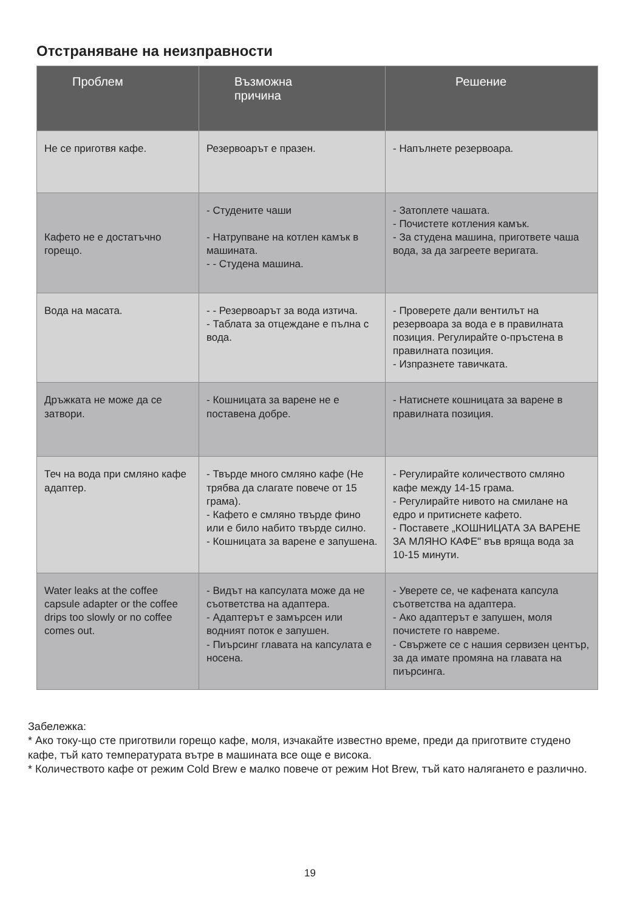Отстраняване на неизправности
| Проблем | Възможна причина | Решение |
| --- | --- | --- |
| Не се приготвя кафе. | Резервоарът е празен. | - Напълнете резервоара. |
| Кафето не е достатъчно горещо. | - Студените чаши - Натрупване на котлен камък в машината. - - Студена машина. | - Затоплете чашата. - Почистете котления камък. - За студена машина, пригответе чаша вода, за да загреете веригата. |
| Вода на масата. | - - Резервоарът за вода изтича. - Таблата за отцеждане е пълна с вода. | - Проверете дали вентилът на резервоара за вода е в правилната позиция. Регулирайте о-пръстена в правилната позиция. - Изпразнете тавичката. |
| Дръжката не може да се затвори. | - Кошницата за варене не е поставена добре. | - Натиснете кошницата за варене в правилната позиция. |
| Теч на вода при смляно кафе адаптер. | - Твърде много смляно кафе (Не трябва да слагате повече от 15 грама). - Кафето е смляно твърде фино или е било набито твърде силно. - Кошницата за варене е запушена. | - Регулирайте количеството смляно кафе между 14-15 грама. - Регулирайте нивото на смилане на едро и притиснете кафето. - Поставете „КОШНИЦАТА ЗА ВАРЕНЕ ЗА МЛЯНО КАФЕ" във вряща вода за 10-15 минути. |
| Water leaks at the coffee capsule adapter or the coffee drips too slowly or no coffee comes out. | - Видът на капсулата може да не съответства на адаптера. - Адаптерът е замърсен или водният поток е запушен. - Пиърсинг главата на капсулата е носена. | - Уверете се, че кафената капсула съответства на адаптера. - Ако адаптерът е запушен, моля почистете го навреме. - Свържете се с нашия сервизен център, за да имате промяна на главата на пиърсинга. |
Забележка:
* Ако току-що сте приготвили горещо кафе, моля, изчакайте известно време, преди да приготвите студено кафе, тъй като температурата вътре в машината все още е висока.
* Количеството кафе от режим Cold Brew е малко повече от режим Hot Brew, тъй като налягането е различно.
19